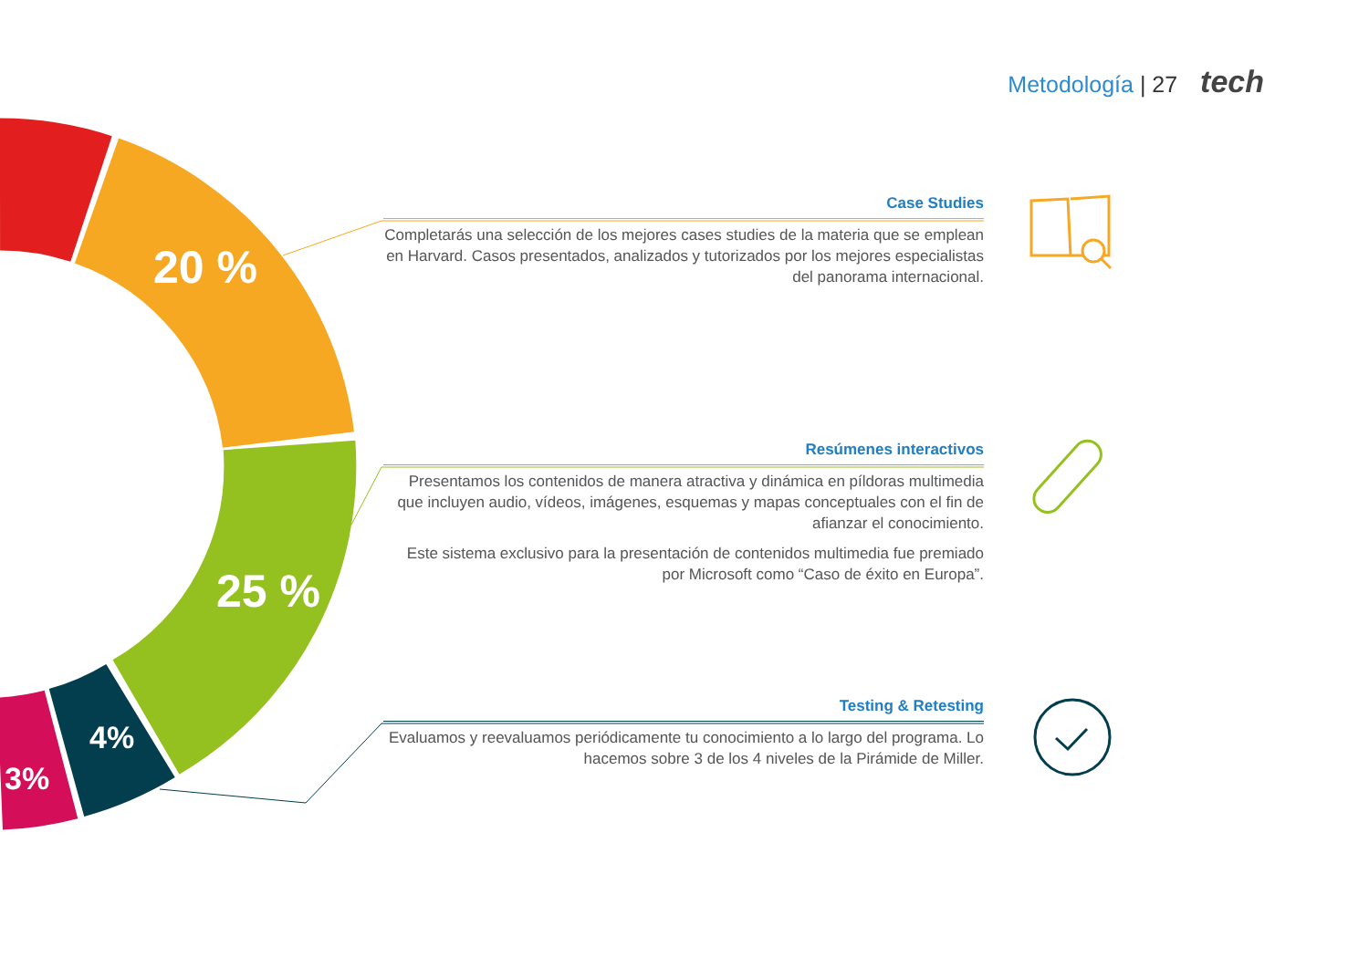Metodología | 27 tech
20 %
25 %
4%
3%
Case Studies
Completarás una selección de los mejores cases studies de la materia que se emplean en Harvard. Casos presentados, analizados y tutorizados por los mejores especialistas del panorama internacional.
Resúmenes interactivos
Presentamos los contenidos de manera atractiva y dinámica en píldoras multimedia que incluyen audio, vídeos, imágenes, esquemas y mapas conceptuales con el fin de afianzar el conocimiento.
Este sistema exclusivo para la presentación de contenidos multimedia fue premiado por Microsoft como “Caso de éxito en Europa”.
Testing & Retesting
Evaluamos y reevaluamos periódicamente tu conocimiento a lo largo del programa. Lo hacemos sobre 3 de los 4 niveles de la Pirámide de Miller.